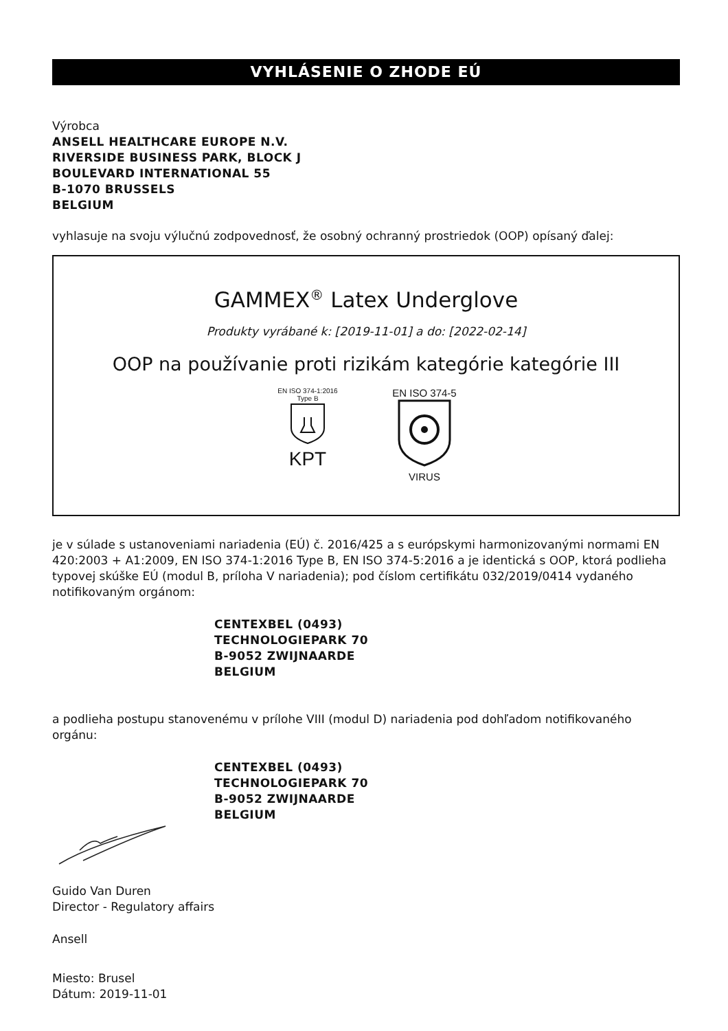VYHLÁSENIE O ZHODE EÚ
Výrobca
ANSELL HEALTHCARE EUROPE N.V.
RIVERSIDE BUSINESS PARK, BLOCK J
BOULEVARD INTERNATIONAL 55
B-1070 BRUSSELS
BELGIUM
vyhlasuje na svoju výlučnú zodpovednosť, že osobný ochranný prostriedok (OOP) opísaný ďalej:
GAMMEX<sup>®</sup> Latex Underglove
Produkty vyrábané k: [2019-11-01] a do: [2022-02-14]
OOP na používanie proti rizikám kategórie kategórie III
EN ISO 374-1:2016
Type B
KPT
EN ISO 374-5
VIRUS
je v súlade s ustanoveniami nariadenia (EÚ) č. 2016/425 a s európskymi harmonizovanými normami EN 420:2003 + A1:2009, EN ISO 374-1:2016 Type B, EN ISO 374-5:2016 a je identická s OOP, ktorá podlieha typovej skúške EÚ (modul B, príloha V nariadenia); pod číslom certifikátu 032/2019/0414 vydaného notifikovaným orgánom:
CENTEXBEL (0493)
TECHNOLOGIEPARK 70
B-9052 ZWIJNAARDE
BELGIUM
a podlieha postupu stanovenému v prílohe VIII (modul D) nariadenia pod dohľadom notifikovaného orgánu:
CENTEXBEL (0493)
TECHNOLOGIEPARK 70
B-9052 ZWIJNAARDE
BELGIUM
Guido Van Duren
Director - Regulatory affairs
Ansell
Miesto: Brusel
Dátum: 2019-11-01